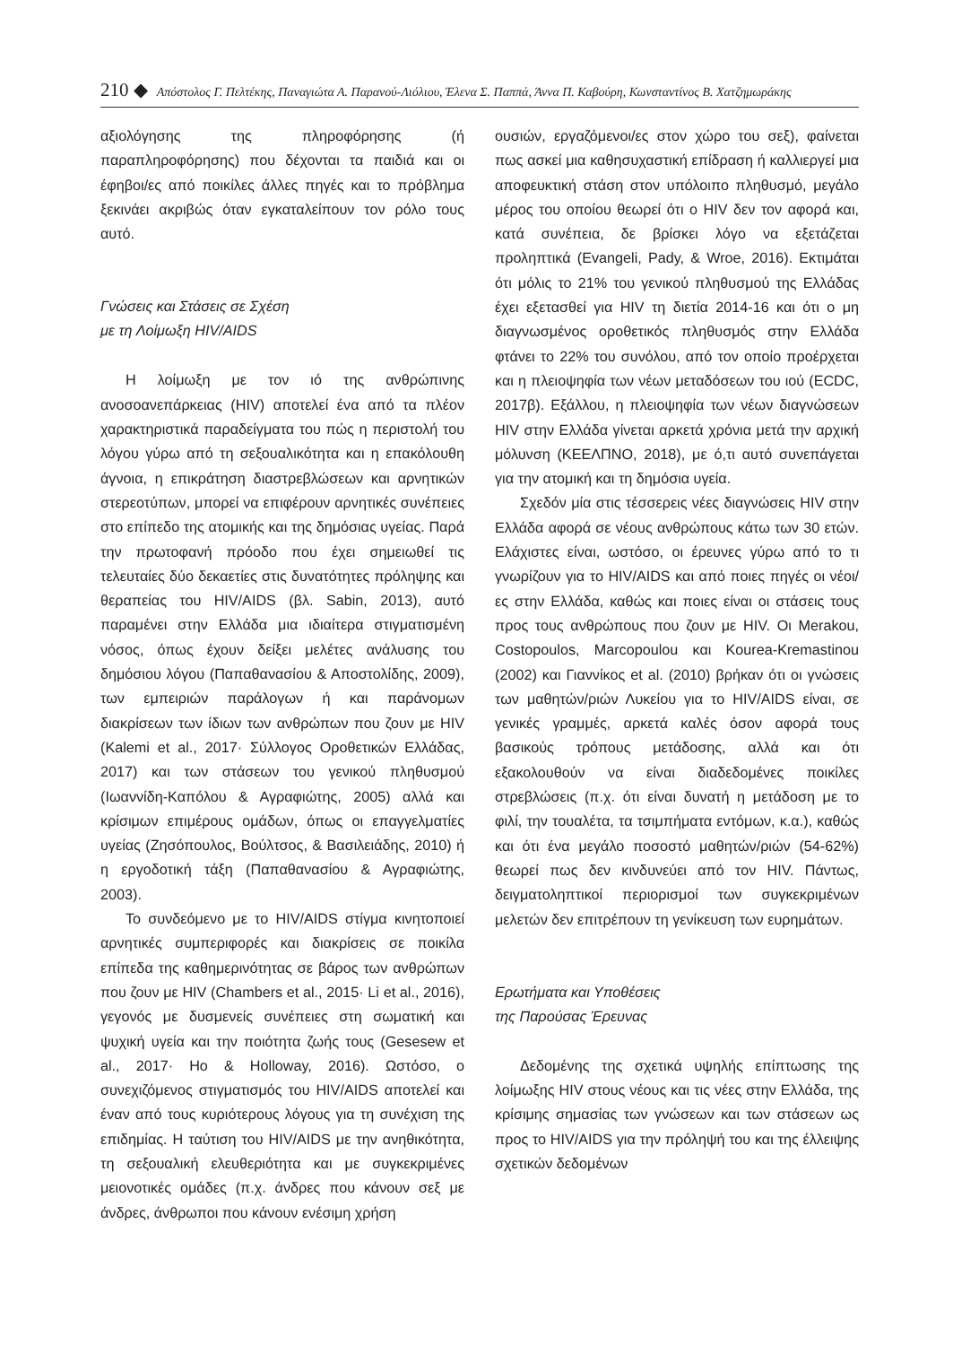210 ◆ Απόστολος Γ. Πελτέκης, Παναγιώτα Α. Παρανού-Λιόλιου, Έλενα Σ. Παππά, Άννα Π. Καβούρη, Κωνσταντίνος Β. Χατζημωράκης
αξιολόγησης της πληροφόρησης (ή παραπληροφόρησης) που δέχονται τα παιδιά και οι έφηβοι/ες από ποικίλες άλλες πηγές και το πρόβλημα ξεκινάει ακριβώς όταν εγκαταλείπουν τον ρόλο τους αυτό.
Γνώσεις και Στάσεις σε Σχέση
με τη Λοίμωξη HIV/AIDS
Η λοίμωξη με τον ιό της ανθρώπινης ανοσοανεπάρκειας (HIV) αποτελεί ένα από τα πλέον χαρακτηριστικά παραδείγματα του πώς η περιστολή του λόγου γύρω από τη σεξουαλικότητα και η επακόλουθη άγνοια, η επικράτηση διαστρεβλώσεων και αρνητικών στερεοτύπων, μπορεί να επιφέρουν αρνητικές συνέπειες στο επίπεδο της ατομικής και της δημόσιας υγείας. Παρά την πρωτοφανή πρόοδο που έχει σημειωθεί τις τελευταίες δύο δεκαετίες στις δυνατότητες πρόληψης και θεραπείας του HIV/AIDS (βλ. Sabin, 2013), αυτό παραμένει στην Ελλάδα μια ιδιαίτερα στιγματισμένη νόσος, όπως έχουν δείξει μελέτες ανάλυσης του δημόσιου λόγου (Παπαθανασίου & Αποστολίδης, 2009), των εμπειριών παράλογων ή και παράνομων διακρίσεων των ίδιων των ανθρώπων που ζουν με HIV (Kalemi et al., 2017· Σύλλογος Οροθετικών Ελλάδας, 2017) και των στάσεων του γενικού πληθυσμού (Ιωαννίδη-Καπόλου & Αγραφιώτης, 2005) αλλά και κρίσιμων επιμέρους ομάδων, όπως οι επαγγελματίες υγείας (Ζησόπουλος, Βούλτσος, & Βασιλειάδης, 2010) ή η εργοδοτική τάξη (Παπαθανασίου & Αγραφιώτης, 2003).
Το συνδεόμενο με το HIV/AIDS στίγμα κινητοποιεί αρνητικές συμπεριφορές και διακρίσεις σε ποικίλα επίπεδα της καθημερινότητας σε βάρος των ανθρώπων που ζουν με HIV (Chambers et al., 2015· Li et al., 2016), γεγονός με δυσμενείς συνέπειες στη σωματική και ψυχική υγεία και την ποιότητα ζωής τους (Gesesew et al., 2017· Ho & Holloway, 2016). Ωστόσο, ο συνεχιζόμενος στιγματισμός του HIV/AIDS αποτελεί και έναν από τους κυριότερους λόγους για τη συνέχιση της επιδημίας. Η ταύτιση του HIV/AIDS με την ανηθικότητα, τη σεξουαλική ελευθεριότητα και με συγκεκριμένες μειονοτικές ομάδες (π.χ. άνδρες που κάνουν σεξ με άνδρες, άνθρωποι που κάνουν ενέσιμη χρήση
ουσιών, εργαζόμενοι/ες στον χώρο του σεξ), φαίνεται πως ασκεί μια καθησυχαστική επίδραση ή καλλιεργεί μια αποφευκτική στάση στον υπόλοιπο πληθυσμό, μεγάλο μέρος του οποίου θεωρεί ότι ο HIV δεν τον αφορά και, κατά συνέπεια, δε βρίσκει λόγο να εξετάζεται προληπτικά (Evangeli, Pady, & Wroe, 2016). Εκτιμάται ότι μόλις το 21% του γενικού πληθυσμού της Ελλάδας έχει εξετασθεί για HIV τη διετία 2014-16 και ότι ο μη διαγνωσμένος οροθετικός πληθυσμός στην Ελλάδα φτάνει το 22% του συνόλου, από τον οποίο προέρχεται και η πλειοψηφία των νέων μεταδόσεων του ιού (ECDC, 2017β). Εξάλλου, η πλειοψηφία των νέων διαγνώσεων HIV στην Ελλάδα γίνεται αρκετά χρόνια μετά την αρχική μόλυνση (ΚΕΕΛΠΝΟ, 2018), με ό,τι αυτό συνεπάγεται για την ατομική και τη δημόσια υγεία.
Σχεδόν μία στις τέσσερεις νέες διαγνώσεις HIV στην Ελλάδα αφορά σε νέους ανθρώπους κάτω των 30 ετών. Ελάχιστες είναι, ωστόσο, οι έρευνες γύρω από το τι γνωρίζουν για το HIV/AIDS και από ποιες πηγές οι νέοι/ες στην Ελλάδα, καθώς και ποιες είναι οι στάσεις τους προς τους ανθρώπους που ζουν με HIV. Οι Merakou, Costopoulos, Marcopoulou και Kourea-Kremastinou (2002) και Γιαννίκος et al. (2010) βρήκαν ότι οι γνώσεις των μαθητών/ριών Λυκείου για το HIV/AIDS είναι, σε γενικές γραμμές, αρκετά καλές όσον αφορά τους βασικούς τρόπους μετάδοσης, αλλά και ότι εξακολουθούν να είναι διαδεδομένες ποικίλες στρεβλώσεις (π.χ. ότι είναι δυνατή η μετάδοση με το φιλί, την τουαλέτα, τα τσιμπήματα εντόμων, κ.α.), καθώς και ότι ένα μεγάλο ποσοστό μαθητών/ριών (54-62%) θεωρεί πως δεν κινδυνεύει από τον HIV. Πάντως, δειγματοληπτικοί περιορισμοί των συγκεκριμένων μελετών δεν επιτρέπουν τη γενίκευση των ευρημάτων.
Ερωτήματα και Υποθέσεις
της Παρούσας Έρευνας
Δεδομένης της σχετικά υψηλής επίπτωσης της λοίμωξης HIV στους νέους και τις νέες στην Ελλάδα, της κρίσιμης σημασίας των γνώσεων και των στάσεων ως προς το HIV/AIDS για την πρόληψή του και της έλλειψης σχετικών δεδομένων